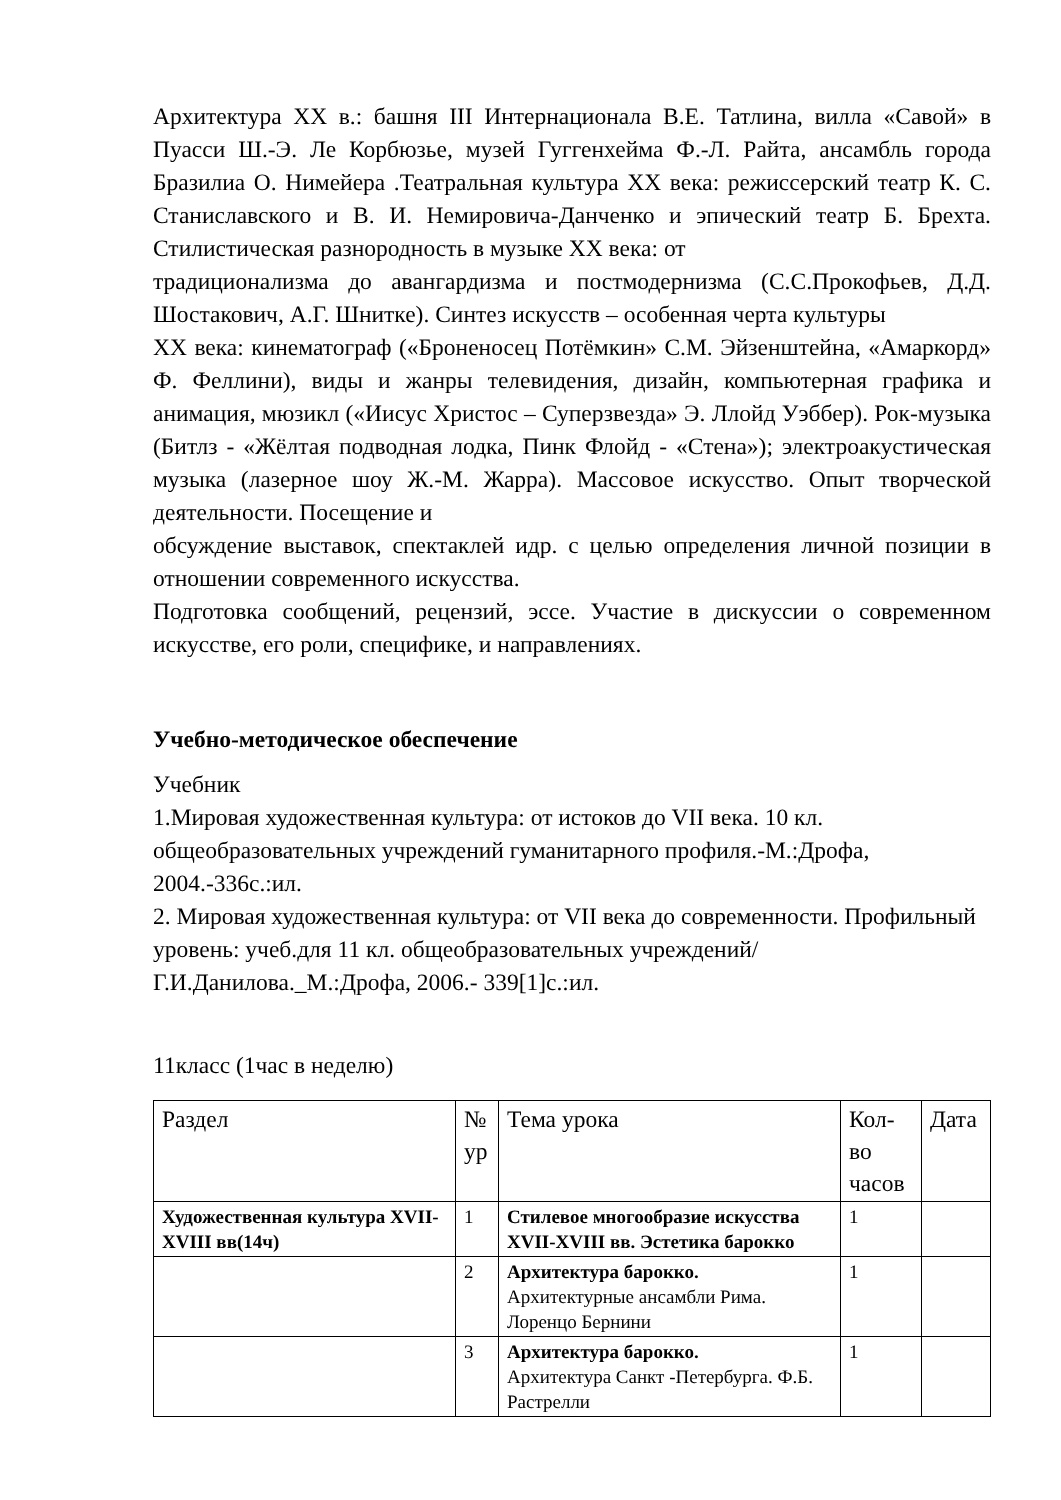Архитектура XX в.: башня III Интернационала В.Е. Татлина, вилла «Савой» в Пуасси Ш.-Э. Ле Корбюзье, музей Гуггенхейма Ф.-Л. Райта, ансамбль города Бразилиа О. Нимейера .Театральная культура XX века: режиссерский театр К. С. Станиславского и В. И. Немировича-Данченко и эпический театр Б. Брехта. Стилистическая разнородность в музыке XX века: от
традиционализма до авангардизма и постмодернизма (С.С.Прокофьев, Д.Д. Шостакович, А.Г. Шнитке). Синтез искусств – особенная черта культуры
XX века: кинематограф («Броненосец Потёмкин» С.М. Эйзенштейна, «Амаркорд» Ф. Феллини), виды и жанры телевидения, дизайн, компьютерная графика и анимация, мюзикл («Иисус Христос – Суперзвезда» Э. Ллойд Уэббер). Рок-музыка (Битлз - «Жёлтая подводная лодка, Пинк Флойд - «Стена»); электроакустическая музыка (лазерное шоу Ж.-М. Жарра). Массовое искусство. Опыт творческой деятельности. Посещение и
обсуждение выставок, спектаклей идр. с целью определения личной позиции в отношении современного искусства.
Подготовка сообщений, рецензий, эссе. Участие в дискуссии о современном искусстве, его роли, специфике, и направлениях.
Учебно-методическое обеспечение
Учебник
1.Мировая художественная культура: от истоков до VII века. 10 кл. общеобразовательных учреждений гуманитарного профиля.-М.:Дрофа, 2004.-336с.:ил.
2. Мировая художественная культура: от VII века до современности. Профильный уровень: учеб.для 11 кл. общеобразовательных учреждений/ Г.И.Данилова._М.:Дрофа, 2006.- 339[1]с.:ил.
11класс (1час в неделю)
| Раздел | № ур | Тема урока | Кол-во часов | Дата |
| Художественная культура XVII-XVIII вв(14ч) | 1 | Стилевое многообразие искусства XVII-XVIII вв. Эстетика барокко | 1 | |
| | 2 | Архитектура барокко. Архитектурные ансамбли Рима. Лоренцо Бернини | 1 | |
| | 3 | Архитектура барокко. Архитектура Санкт -Петербурга. Ф.Б. Растрелли | 1 | |